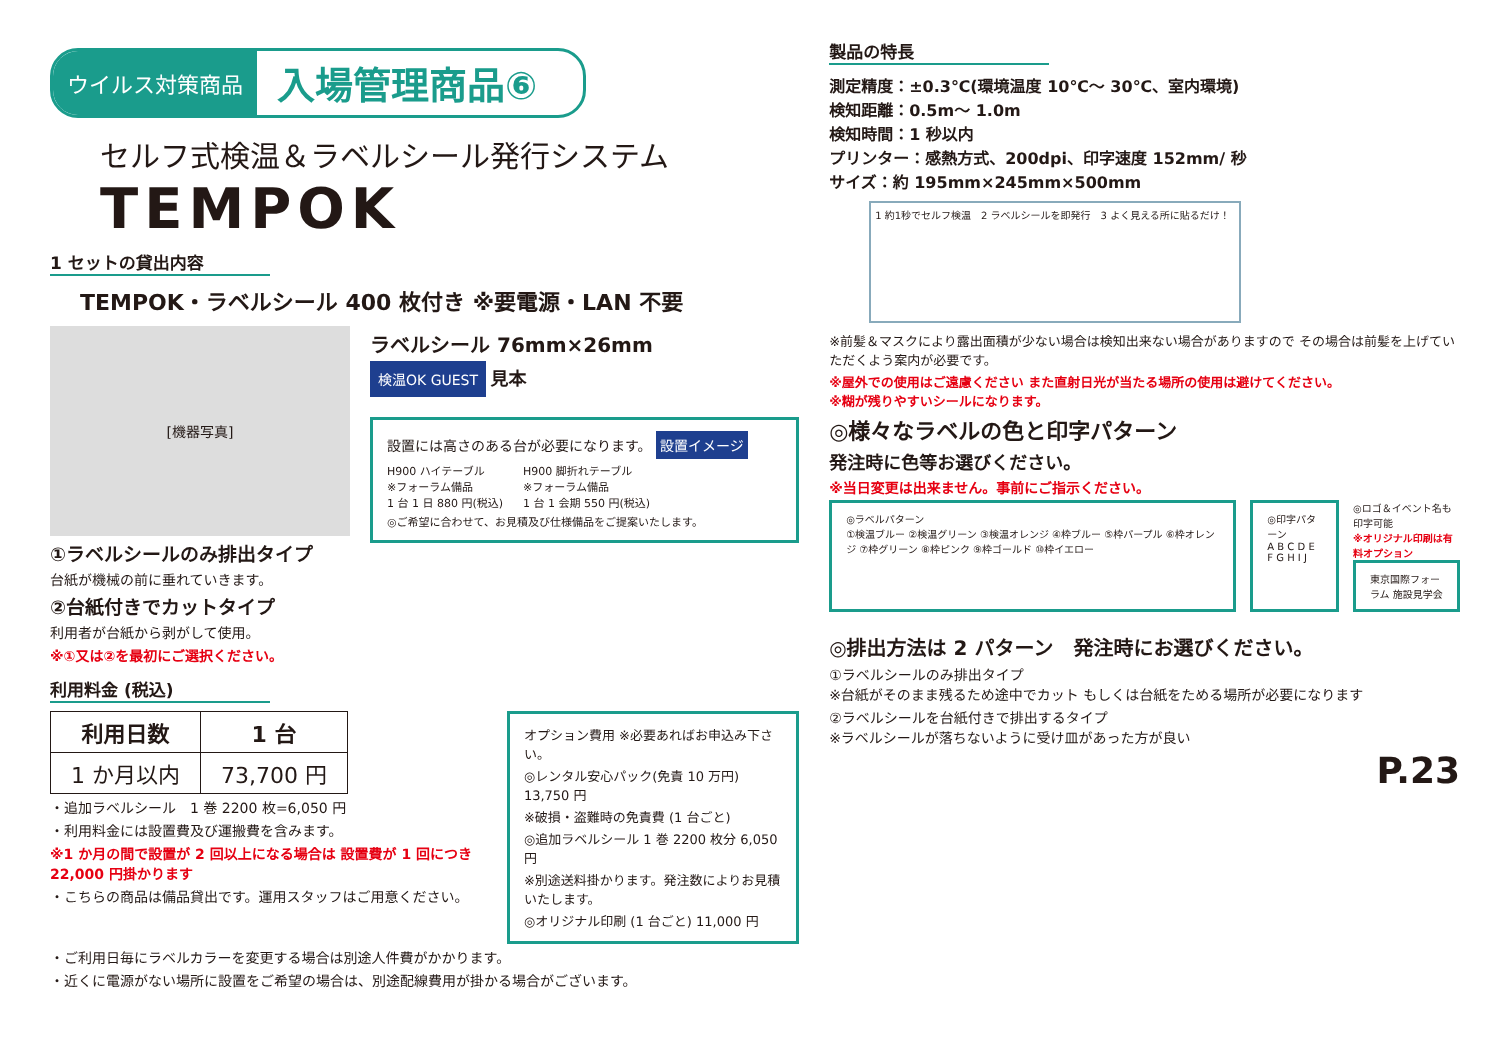ウイルス対策商品 入場管理商品⑥
セルフ式検温＆ラベルシール発行システム
TEMPOK
1 セットの貸出内容
TEMPOK・ラベルシール 400 枚付き ※要電源・LAN 不要
[機器写真]
①ラベルシールのみ排出タイプ
台紙が機械の前に垂れていきます。
②台紙付きでカットタイプ
利用者が台紙から剥がして使用。
※①又は②を最初にご選択ください。
ラベルシール 76mm×26mm
検温OK GUEST 見本
設置には高さのある台が必要になります。 設置イメージ
H900 ハイテーブル
※フォーラム備品
1 台 1 日 880 円(税込)
H900 脚折れテーブル
※フォーラム備品
1 台 1 会期 550 円(税込)
◎ご希望に合わせて、お見積及び仕様備品をご提案いたします。
利用料金 (税込)
| 利用日数 | 1 台 |
| --- | --- |
| 1 か月以内 | 73,700 円 |
・追加ラベルシール　1 巻 2200 枚=6,050 円
・利用料金には設置費及び運搬費を含みます。
※1 か月の間で設置が 2 回以上になる場合は 設置費が 1 回につき 22,000 円掛かります
・こちらの商品は備品貸出です。運用スタッフはご用意ください。
オプション費用 ※必要あればお申込み下さい。
◎レンタル安心パック(免責 10 万円) 13,750 円
※破損・盗難時の免責費 (1 台ごと)
◎追加ラベルシール 1 巻 2200 枚分 6,050 円
※別途送料掛かります。発注数によりお見積いたします。
◎オリジナル印刷 (1 台ごと) 11,000 円
・ご利用日毎にラベルカラーを変更する場合は別途人件費がかかります。
・近くに電源がない場所に設置をご希望の場合は、別途配線費用が掛かる場合がございます。
製品の特長
測定精度：±0.3℃(環境温度 10℃～ 30℃、室内環境)
検知距離：0.5m～ 1.0m
検知時間：1 秒以内
プリンター：感熱方式、200dpi、印字速度 152mm/ 秒
サイズ：約 195mm×245mm×500mm
1 約1秒でセルフ検温 2 ラベルシールを即発行 3 よく見える所に貼るだけ！
※前髪＆マスクにより露出面積が少ない場合は検知出来ない場合がありますので その場合は前髪を上げていただくよう案内が必要です。
※屋外での使用はご遠慮ください また直射日光が当たる場所の使用は避けてください。
※糊が残りやすいシールになります。
◎様々なラベルの色と印字パターン
発注時に色等お選びください。
※当日変更は出来ません。事前にご指示ください。
◎ラベルパターン
①検温ブルー ②検温グリーン ③検温オレンジ ④枠ブルー ⑤枠パープル ⑥枠オレンジ ⑦枠グリーン ⑧枠ピンク ⑨枠ゴールド ⑩枠イエロー
◎印字パターン
A B C D E F G H I J
◎ロゴ＆イベント名も印字可能
※オリジナル印刷は有料オプション
東京国際フォーラム 施設見学会
◎排出方法は 2 パターン　発注時にお選びください。
①ラベルシールのみ排出タイプ
※台紙がそのまま残るため途中でカット もしくは台紙をためる場所が必要になります
②ラベルシールを台紙付きで排出するタイプ
※ラベルシールが落ちないように受け皿があった方が良い
P.23